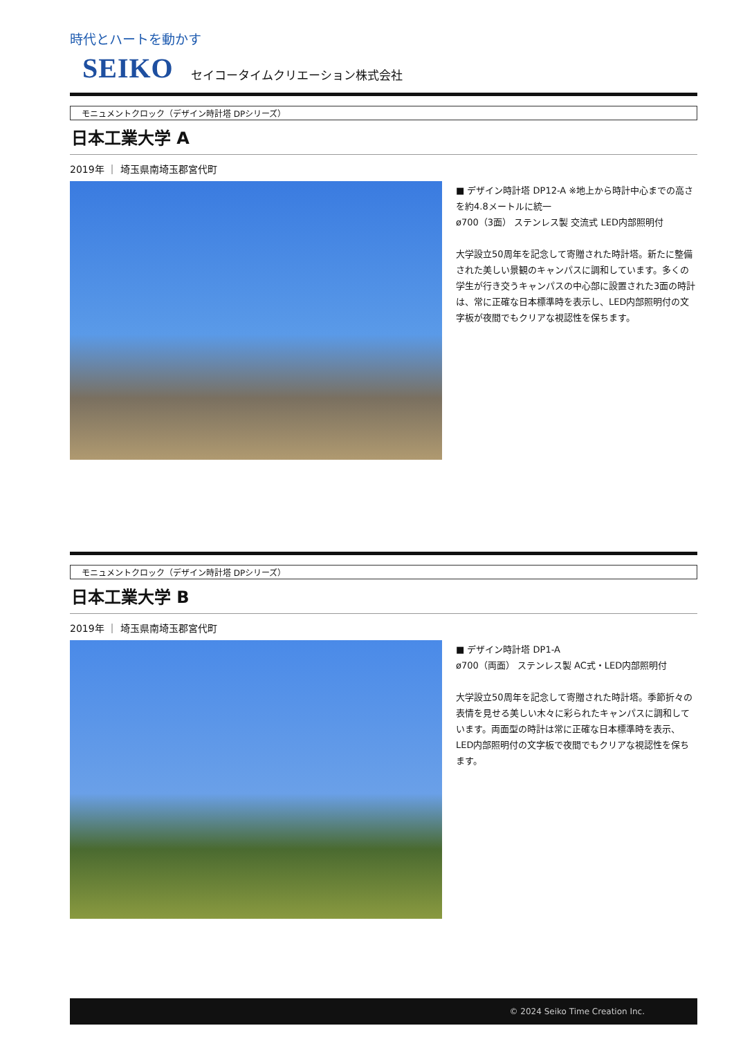時代とハートを動かす
SEIKO セイコータイムクリエーション株式会社
モニュメントクロック（デザイン時計塔 DPシリーズ）
日本工業大学 A
2019年 ｜ 埼玉県南埼玉郡宮代町
■ デザイン時計塔 DP12-A ※地上から時計中心までの高さを約4.8メートルに統一
ø700（3面） ステンレス製 交流式 LED内部照明付
大学設立50周年を記念して寄贈された時計塔。新たに整備された美しい景観のキャンパスに調和しています。多くの学生が行き交うキャンパスの中心部に設置された3面の時計は、常に正確な日本標準時を表示し、LED内部照明付の文字板が夜間でもクリアな視認性を保ちます。
モニュメントクロック（デザイン時計塔 DPシリーズ）
日本工業大学 B
2019年 ｜ 埼玉県南埼玉郡宮代町
■ デザイン時計塔 DP1-A
ø700（両面） ステンレス製 AC式・LED内部照明付
大学設立50周年を記念して寄贈された時計塔。季節折々の表情を見せる美しい木々に彩られたキャンパスに調和しています。両面型の時計は常に正確な日本標準時を表示、LED内部照明付の文字板で夜間でもクリアな視認性を保ちます。
© 2024 Seiko Time Creation Inc.